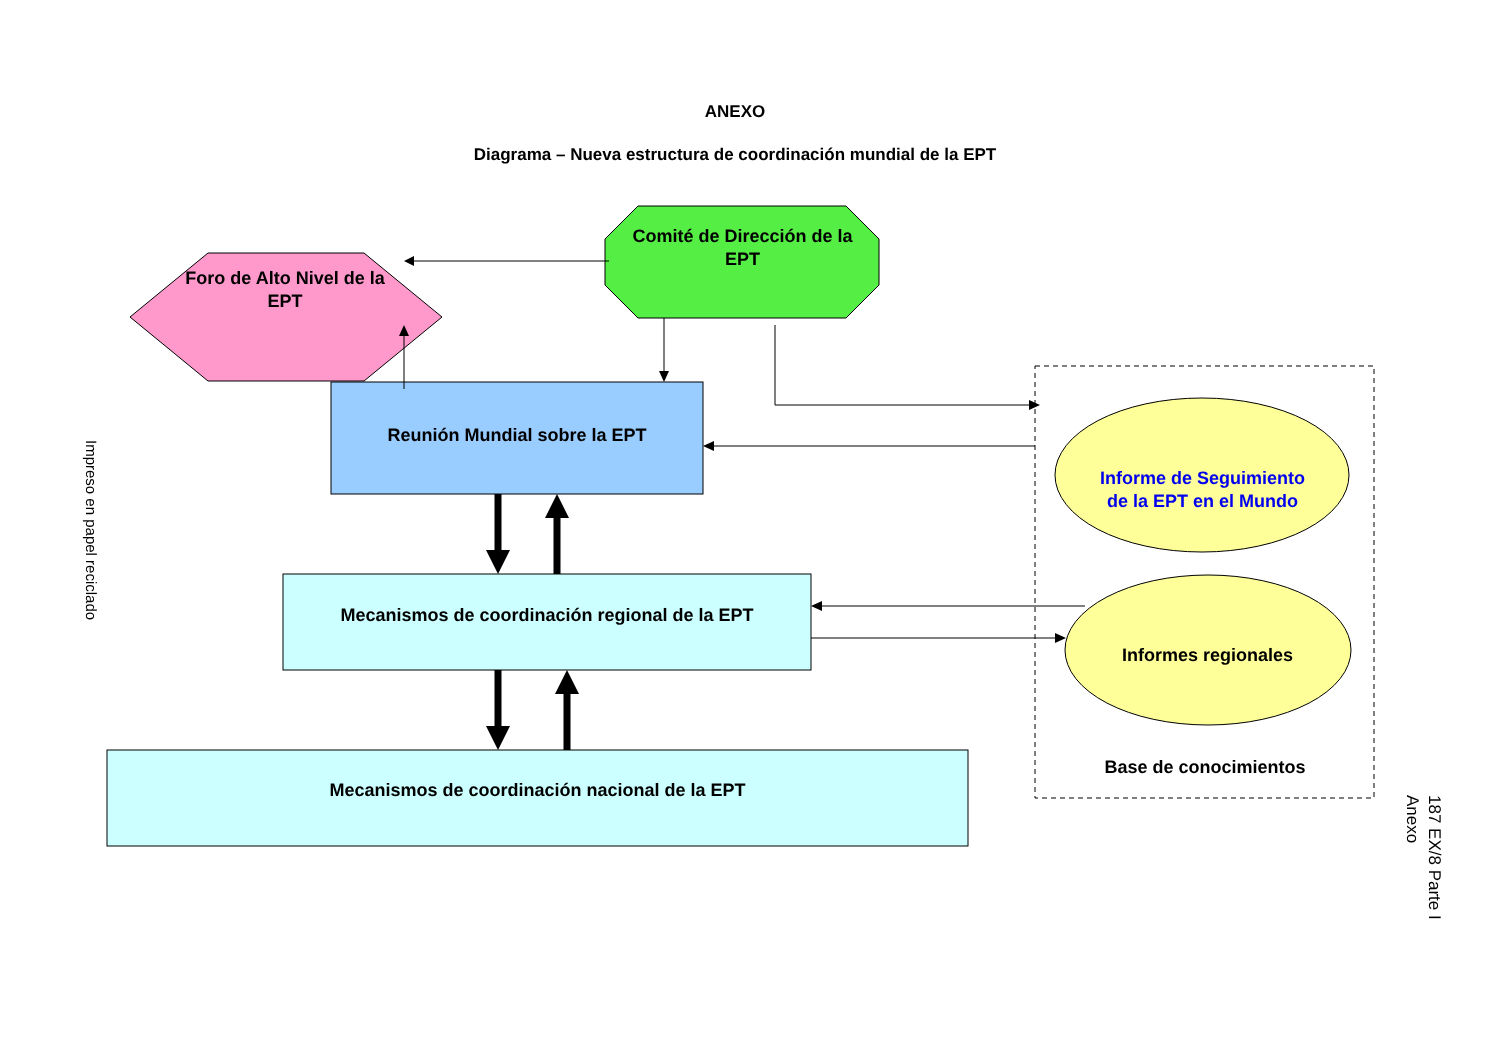ANEXO
Diagrama – Nueva estructura de coordinación mundial de la EPT
Foro de Alto Nivel de la EPT
Comité de Dirección de la EPT
Reunión Mundial sobre la EPT
Mecanismos de coordinación regional de la EPT
Mecanismos de coordinación nacional de la EPT
Informe de Seguimiento de la EPT en el Mundo
Informes regionales
Base de conocimientos
Impreso en papel reciclado
187 EX/8 Parte I
Anexo